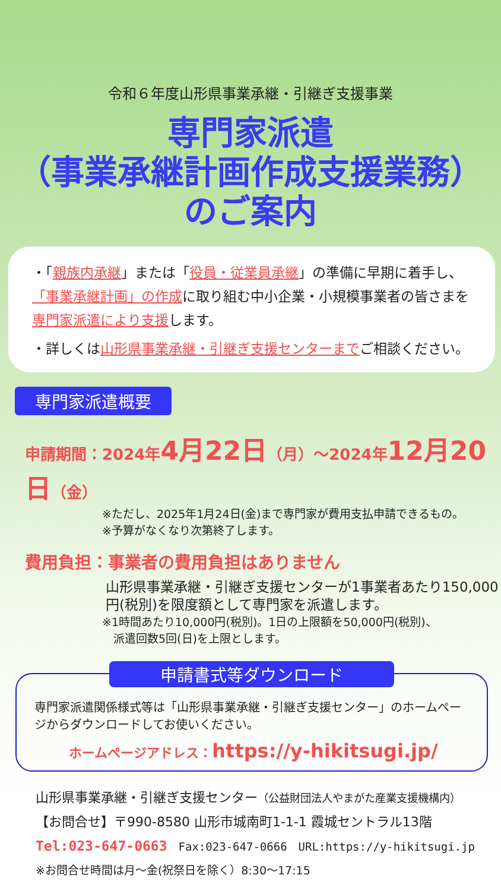令和６年度山形県事業承継・引継ぎ支援事業
専門家派遣
（事業承継計画作成支援業務）
のご案内
・「親族内承継」または「役員・従業員承継」の準備に早期に着手し、「事業承継計画」の作成に取り組む中小企業・小規模事業者の皆さまを専門家派遣により支援します。
・詳しくは山形県事業承継・引継ぎ支援センターまでご相談ください。
専門家派遣概要
申請期間：2024年4月22日（月）～2024年12月20日（金）
※ただし、2025年1月24日(金)まで専門家が費用支払申請できるもの。
※予算がなくなり次第終了します。
費用負担：事業者の費用負担はありません
山形県事業承継・引継ぎ支援センターが1事業者あたり150,000円(税別)を限度額として専門家を派遣します。
※1時間あたり10,000円(税別)。1日の上限額を50,000円(税別)、
　派遣回数5回(日)を上限とします。
申請書式等ダウンロード
専門家派遣関係様式等は「山形県事業承継・引継ぎ支援センター」のホームページからダウンロードしてお使いください。
ホームページアドレス：https://y-hikitsugi.jp/
山形県事業承継・引継ぎ支援センター（公益財団法人やまがた産業支援機構内）
【お問合せ】〒990-8580 山形市城南町1-1-1 霞城セントラル13階
Tel:023-647-0663　Fax:023-647-0666　URL:https://y-hikitsugi.jp
※お問合せ時間は月～金(祝祭日を除く）8:30～17:15